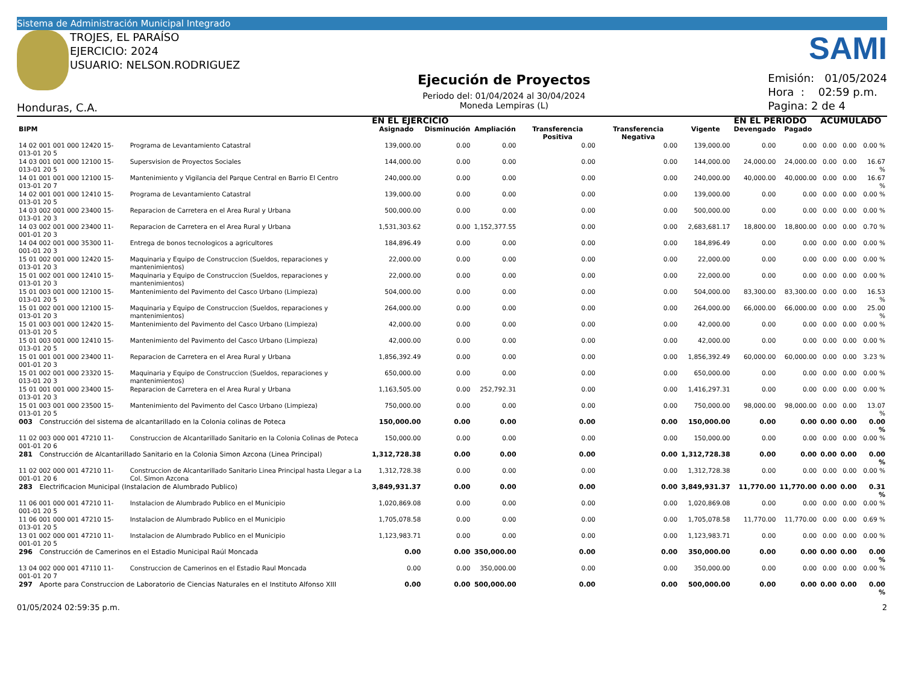Sistema de Administración Municipal Integrado
TROJES, EL PARAÍSO
EJERCICIO: 2024
USUARIO: NELSON.RODRIGUEZ
Honduras, C.A.
Ejecución de Proyectos
Periodo del: 01/04/2024 al 30/04/2024
Moneda Lempiras (L)
SAMI
Emisión: 01/05/2024
Hora : 02:59 p.m.
Pagina: 2 de 4
| | | EN EL EJERCICIO | | | | | | EN EL PERIODO | | ACUMULADO | | |
| --- | --- | --- | --- | --- | --- | --- | --- | --- | --- | --- | --- | --- |
| BIPM | | Asignado | Disminución | Ampliación | Transferencia Positiva | Transferencia Negativa | Vigente | Devengado | Pagado | | | |
| 14 02 001 001 000 12420 15-013-01 20 5 | Programa de Levantamiento Catastral | 139,000.00 | 0.00 | 0.00 | 0.00 | 0.00 | 139,000.00 | 0.00 | 0.00 | 0.00 | 0.00 | 0.00 % |
| 14 03 001 001 000 12100 15-013-01 20 5 | Supersvision de Proyectos Sociales | 144,000.00 | 0.00 | 0.00 | 0.00 | 0.00 | 144,000.00 | 24,000.00 | 24,000.00 | 0.00 | 0.00 | 16.67 % |
| 14 01 001 001 000 12100 15-013-01 20 7 | Mantenimiento y Vigilancia del Parque Central en Barrio El Centro | 240,000.00 | 0.00 | 0.00 | 0.00 | 0.00 | 240,000.00 | 40,000.00 | 40,000.00 | 0.00 | 0.00 | 16.67 % |
| 14 02 001 001 000 12410 15-013-01 20 5 | Programa de Levantamiento Catastral | 139,000.00 | 0.00 | 0.00 | 0.00 | 0.00 | 139,000.00 | 0.00 | 0.00 | 0.00 | 0.00 | 0.00 % |
| 14 03 002 001 000 23400 15-013-01 20 3 | Reparacion de Carretera en el Area Rural y Urbana | 500,000.00 | 0.00 | 0.00 | 0.00 | 0.00 | 500,000.00 | 0.00 | 0.00 | 0.00 | 0.00 | 0.00 % |
| 14 03 002 001 000 23400 11-001-01 20 3 | Reparacion de Carretera en el Area Rural y Urbana | 1,531,303.62 | 0.00 | 1,152,377.55 | 0.00 | 0.00 | 2,683,681.17 | 18,800.00 | 18,800.00 | 0.00 | 0.00 | 0.70 % |
| 14 04 002 001 000 35300 11-001-01 20 3 | Entrega de bonos tecnologicos a agricultores | 184,896.49 | 0.00 | 0.00 | 0.00 | 0.00 | 184,896.49 | 0.00 | 0.00 | 0.00 | 0.00 | 0.00 % |
| 15 01 002 001 000 12420 15-013-01 20 3 | Maquinaria y Equipo de Construccion (Sueldos, reparaciones y mantenimientos) | 22,000.00 | 0.00 | 0.00 | 0.00 | 0.00 | 22,000.00 | 0.00 | 0.00 | 0.00 | 0.00 | 0.00 % |
| 15 01 002 001 000 12410 15-013-01 20 3 | Maquinaria y Equipo de Construccion (Sueldos, reparaciones y mantenimientos) | 22,000.00 | 0.00 | 0.00 | 0.00 | 0.00 | 22,000.00 | 0.00 | 0.00 | 0.00 | 0.00 | 0.00 % |
| 15 01 003 001 000 12100 15-013-01 20 5 | Mantenimiento del Pavimento del Casco Urbano (Limpieza) | 504,000.00 | 0.00 | 0.00 | 0.00 | 0.00 | 504,000.00 | 83,300.00 | 83,300.00 | 0.00 | 0.00 | 16.53 % |
| 15 01 002 001 000 12100 15-013-01 20 3 | Maquinaria y Equipo de Construccion (Sueldos, reparaciones y mantenimientos) | 264,000.00 | 0.00 | 0.00 | 0.00 | 0.00 | 264,000.00 | 66,000.00 | 66,000.00 | 0.00 | 0.00 | 25.00 % |
| 15 01 003 001 000 12420 15-013-01 20 5 | Mantenimiento del Pavimento del Casco Urbano (Limpieza) | 42,000.00 | 0.00 | 0.00 | 0.00 | 0.00 | 42,000.00 | 0.00 | 0.00 | 0.00 | 0.00 | 0.00 % |
| 15 01 003 001 000 12410 15-013-01 20 5 | Mantenimiento del Pavimento del Casco Urbano (Limpieza) | 42,000.00 | 0.00 | 0.00 | 0.00 | 0.00 | 42,000.00 | 0.00 | 0.00 | 0.00 | 0.00 | 0.00 % |
| 15 01 001 001 000 23400 11-001-01 20 3 | Reparacion de Carretera en el Area Rural y Urbana | 1,856,392.49 | 0.00 | 0.00 | 0.00 | 0.00 | 1,856,392.49 | 60,000.00 | 60,000.00 | 0.00 | 0.00 | 3.23 % |
| 15 01 002 001 000 23320 15-013-01 20 3 | Maquinaria y Equipo de Construccion (Sueldos, reparaciones y mantenimientos) | 650,000.00 | 0.00 | 0.00 | 0.00 | 0.00 | 650,000.00 | 0.00 | 0.00 | 0.00 | 0.00 | 0.00 % |
| 15 01 001 001 000 23400 15-013-01 20 3 | Reparacion de Carretera en el Area Rural y Urbana | 1,163,505.00 | 0.00 | 252,792.31 | 0.00 | 0.00 | 1,416,297.31 | 0.00 | 0.00 | 0.00 | 0.00 | 0.00 % |
| 15 01 003 001 000 23500 15-013-01 20 5 | Mantenimiento del Pavimento del Casco Urbano (Limpieza) | 750,000.00 | 0.00 | 0.00 | 0.00 | 0.00 | 750,000.00 | 98,000.00 | 98,000.00 | 0.00 | 0.00 | 13.07 % |
| 003 Construcción del sistema de alcantarillado en la Colonia colinas de Poteca | | 150,000.00 | 0.00 | 0.00 | 0.00 | 0.00 | 150,000.00 | 0.00 | 0.00 | 0.00 | 0.00 | 0.00 % |
| 11 02 003 000 001 47210 11-001-01 20 6 | Construccion de Alcantarillado Sanitario en la Colonia Colinas de Poteca | 150,000.00 | 0.00 | 0.00 | 0.00 | 0.00 | 150,000.00 | 0.00 | 0.00 | 0.00 | 0.00 | 0.00 % |
| 281 Construcción de Alcantarillado Sanitario en la Colonia Simon Azcona (Linea Principal) | | 1,312,728.38 | 0.00 | 0.00 | 0.00 | 0.00 | 1,312,728.38 | 0.00 | 0.00 | 0.00 | 0.00 | 0.00 % |
| 11 02 002 000 001 47210 11-001-01 20 6 | Construccion de Alcantarillado Sanitario Linea Principal hasta Llegar a La Col. Simon Azcona | 1,312,728.38 | 0.00 | 0.00 | 0.00 | 0.00 | 1,312,728.38 | 0.00 | 0.00 | 0.00 | 0.00 | 0.00 % |
| 283 Electrificacion Municipal (Instalacion de Alumbrado Publico) | | 3,849,931.37 | 0.00 | 0.00 | 0.00 | 0.00 | 3,849,931.37 | 11,770.00 | 11,770.00 | 0.00 | 0.00 | 0.31 % |
| 11 06 001 000 001 47210 11-001-01 20 5 | Instalacion de Alumbrado Publico en el Municipio | 1,020,869.08 | 0.00 | 0.00 | 0.00 | 0.00 | 1,020,869.08 | 0.00 | 0.00 | 0.00 | 0.00 | 0.00 % |
| 11 06 001 000 001 47210 15-013-01 20 5 | Instalacion de Alumbrado Publico en el Municipio | 1,705,078.58 | 0.00 | 0.00 | 0.00 | 0.00 | 1,705,078.58 | 11,770.00 | 11,770.00 | 0.00 | 0.00 | 0.69 % |
| 13 01 002 000 001 47210 11-001-01 20 5 | Instalacion de Alumbrado Publico en el Municipio | 1,123,983.71 | 0.00 | 0.00 | 0.00 | 0.00 | 1,123,983.71 | 0.00 | 0.00 | 0.00 | 0.00 | 0.00 % |
| 296 Construcción de Camerinos en el Estadio Municipal Raúl Moncada | | 0.00 | 0.00 | 350,000.00 | 0.00 | 0.00 | 350,000.00 | 0.00 | 0.00 | 0.00 | 0.00 | 0.00 % |
| 13 04 002 000 001 47110 11-001-01 20 7 | Construccion de Camerinos en el Estadio Raul Moncada | 0.00 | 0.00 | 350,000.00 | 0.00 | 0.00 | 350,000.00 | 0.00 | 0.00 | 0.00 | 0.00 | 0.00 % |
| 297 Aporte para Construccion de Laboratorio de Ciencias Naturales en el Instituto Alfonso XIII | | 0.00 | 0.00 | 500,000.00 | 0.00 | 0.00 | 500,000.00 | 0.00 | 0.00 | 0.00 | 0.00 | 0.00 % |
01/05/2024 02:59:35 p.m. 2